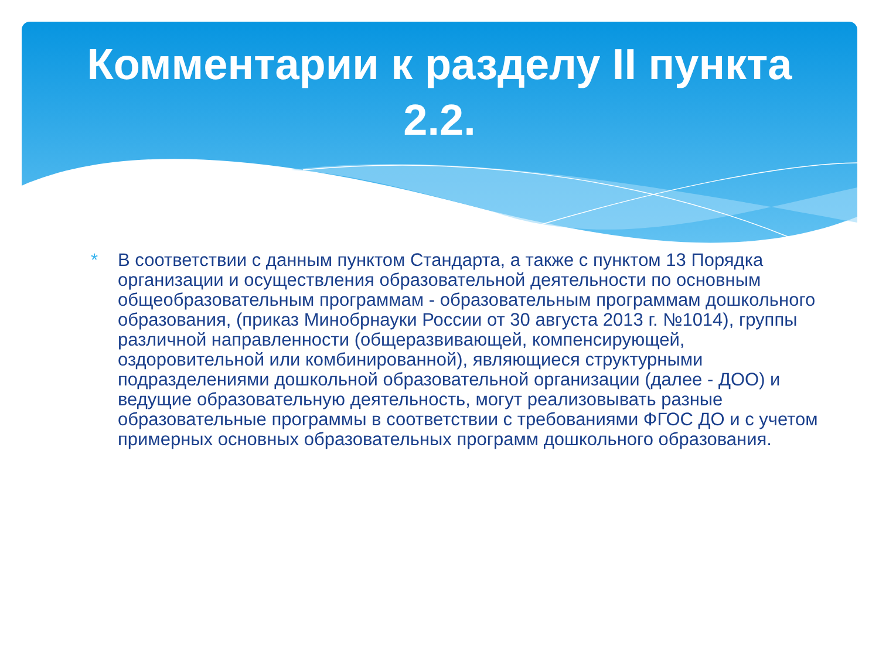Комментарии к разделу II пункта
2.2.
* В соответствии с данным пунктом Стандарта, а также с пунктом 13 Порядка организации и осуществления образовательной деятельности по основным общеобразовательным программам - образовательным программам дошкольного образования, (приказ Минобрнауки России от 30 августа 2013 г. №1014), группы различной направленности (общеразвивающей, компенсирующей, оздоровительной или комбинированной), являющиеся структурными подразделениями дошкольной образовательной организации (далее - ДОО) и ведущие образовательную деятельность, могут реализовывать разные образовательные программы в соответствии с требованиями ФГОС ДО и с учетом примерных основных образовательных программ дошкольного образования.